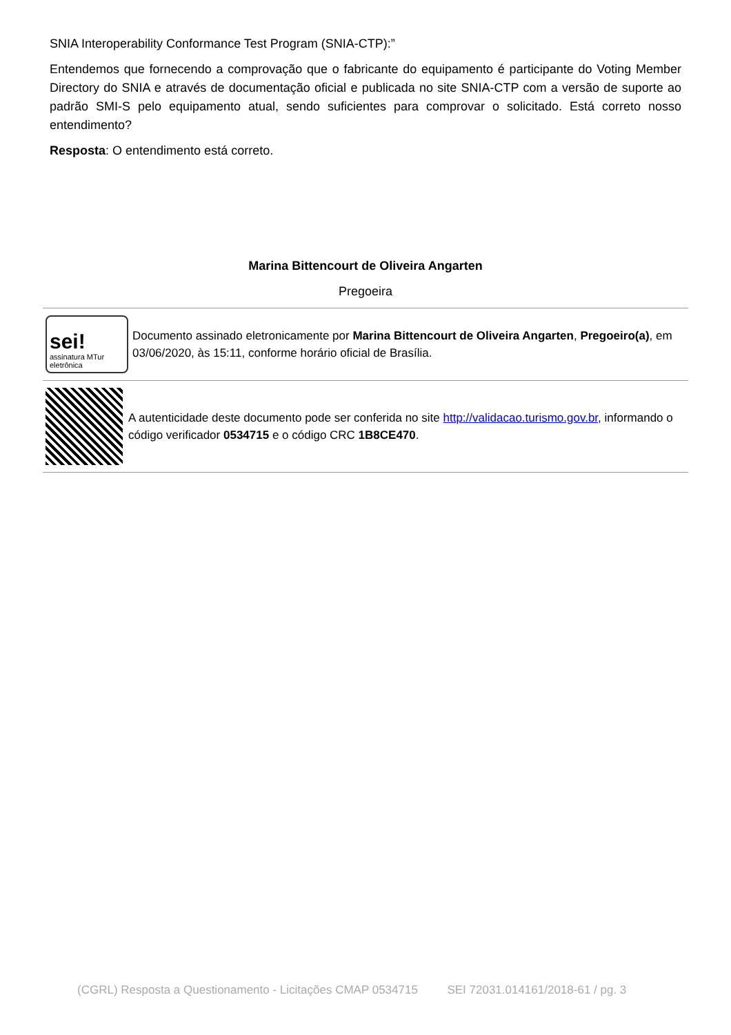SNIA Interoperability Conformance Test Program (SNIA-CTP):”
Entendemos que fornecendo a comprovação que o fabricante do equipamento é participante do Voting Member Directory do SNIA e através de documentação oficial e publicada no site SNIA-CTP com a versão de suporte ao padrão SMI-S pelo equipamento atual, sendo suficientes para comprovar o solicitado. Está correto nosso entendimento?
Resposta: O entendimento está correto.
Marina Bittencourt de Oliveira Angarten
Pregoeira
sei!
assinatura MTur
eletrônica
Documento assinado eletronicamente por Marina Bittencourt de Oliveira Angarten, Pregoeiro(a), em 03/06/2020, às 15:11, conforme horário oficial de Brasília.
A autenticidade deste documento pode ser conferida no site http://validacao.turismo.gov.br, informando o código verificador 0534715 e o código CRC 1B8CE470.
(CGRL) Resposta a Questionamento - Licitações CMAP 0534715 SEI 72031.014161/2018-61 / pg. 3